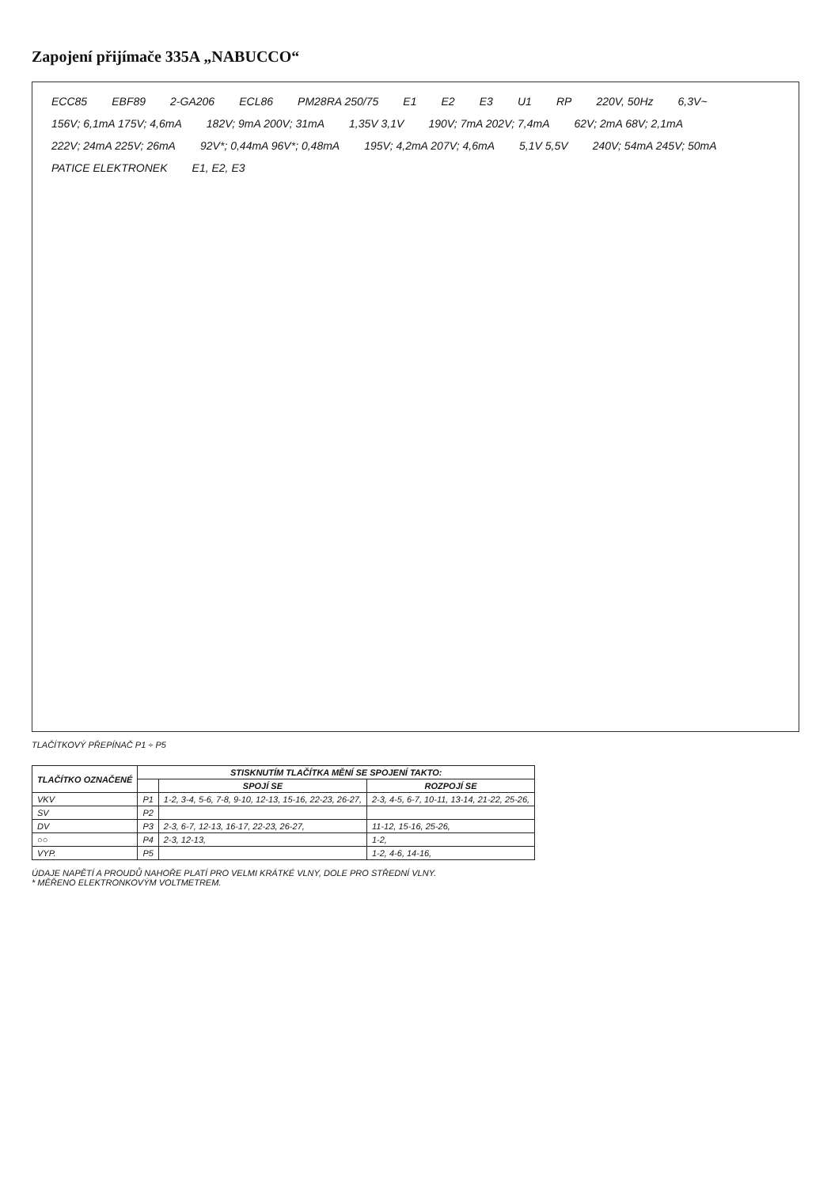Zapojení přijímače 335A „NABUCCO“
ECC85 EBF89 2-GA206 ECL86 PM28RA 250/75 E1 E2 E3 U1 RP 220V, 50Hz 6,3V~ 156V; 6,1mA 175V; 4,6mA 182V; 9mA 200V; 31mA 1,35V 3,1V 190V; 7mA 202V; 7,4mA 62V; 2mA 68V; 2,1mA 222V; 24mA 225V; 26mA 92V*; 0,44mA 96V*; 0,48mA 195V; 4,2mA 207V; 4,6mA 5,1V 5,5V 240V; 54mA 245V; 50mA PATICE ELEKTRONEK E1, E2, E3
TLAČÍTKOVÝ PŘEPÍNAČ P1 ÷ P5
| TLAČÍTKO OZNAČENÉ | STISKNUTÍM TLAČÍTKA MĚNÍ SE SPOJENÍ TAKTO: | | |
| --- | --- | --- | --- |
| | | SPOJÍ SE | ROZPOJÍ SE |
| VKV | P1 | 1-2, 3-4, 5-6, 7-8, 9-10, 12-13, 15-16, 22-23, 26-27, | 2-3, 4-5, 6-7, 10-11, 13-14, 21-22, 25-26, |
| SV | P2 | | |
| DV | P3 | 2-3, 6-7, 12-13, 16-17, 22-23, 26-27, | 11-12, 15-16, 25-26, |
| ○○ | P4 | 2-3, 12-13, | 1-2, |
| VYP. | P5 | | 1-2, 4-6, 14-16, |
ÚDAJE NAPĚTÍ A PROUDŮ NAHOŘE PLATÍ PRO VELMI KRÁTKÉ VLNY, DOLE PRO STŘEDNÍ VLNY.
* MĚŘENO ELEKTRONKOVÝM VOLTMETREM.